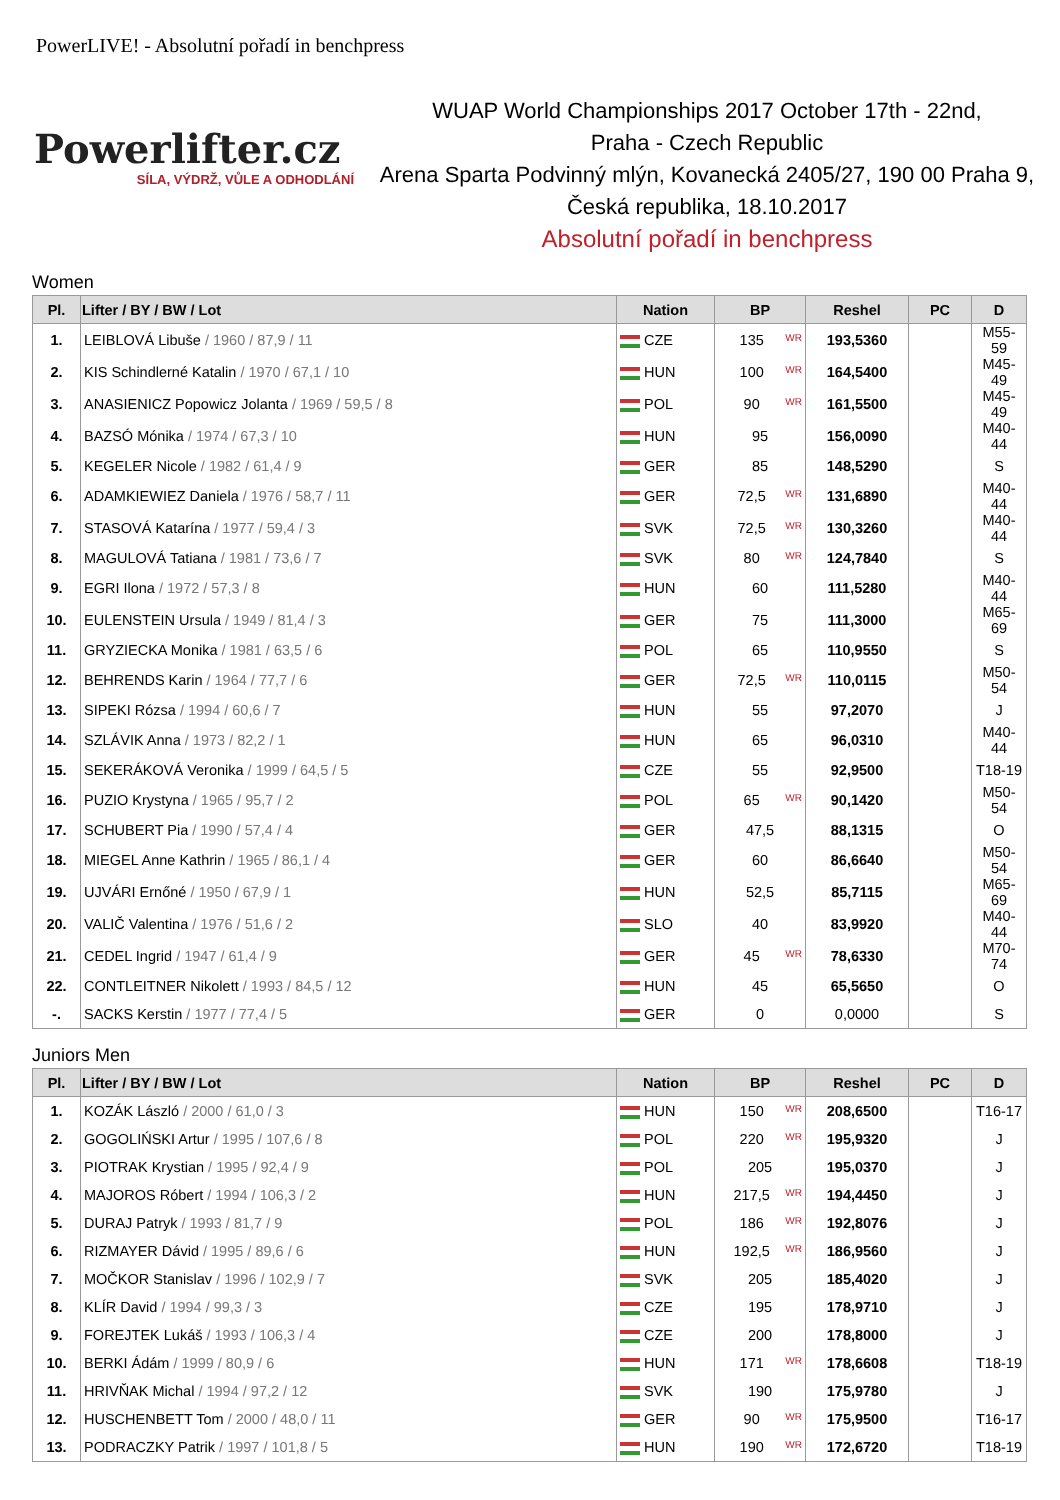PowerLIVE! - Absolutní pořadí in benchpress
Powerlifter.cz
SÍLA, VÝDRŽ, VŮLE A ODHODLÁNÍ
WUAP World Championships 2017 October 17th - 22nd,
Praha - Czech Republic
Arena Sparta Podvinný mlýn, Kovanecká 2405/27, 190 00 Praha 9,
Česká republika, 18.10.2017
Absolutní pořadí in benchpress
Women
| Pl. | Lifter / BY / BW / Lot | Nation | BP | Reshel | PC | D |
| --- | --- | --- | --- | --- | --- | --- |
| 1. | LEIBLOVÁ Libuše / 1960 / 87,9 / 11 | CZE | 135 <sup>WR</sup> | 193,5360 | | M55-59 |
| 2. | KIS Schindlerné Katalin / 1970 / 67,1 / 10 | HUN | 100 <sup>WR</sup> | 164,5400 | | M45-49 |
| 3. | ANASIENICZ Popowicz Jolanta / 1969 / 59,5 / 8 | POL | 90 <sup>WR</sup> | 161,5500 | | M45-49 |
| 4. | BAZSÓ Mónika / 1974 / 67,3 / 10 | HUN | 95 | 156,0090 | | M40-44 |
| 5. | KEGELER Nicole / 1982 / 61,4 / 9 | GER | 85 | 148,5290 | | S |
| 6. | ADAMKIEWIEZ Daniela / 1976 / 58,7 / 11 | GER | 72,5 <sup>WR</sup> | 131,6890 | | M40-44 |
| 7. | STASOVÁ Katarína / 1977 / 59,4 / 3 | SVK | 72,5 <sup>WR</sup> | 130,3260 | | M40-44 |
| 8. | MAGULOVÁ Tatiana / 1981 / 73,6 / 7 | SVK | 80 <sup>WR</sup> | 124,7840 | | S |
| 9. | EGRI Ilona / 1972 / 57,3 / 8 | HUN | 60 | 111,5280 | | M40-44 |
| 10. | EULENSTEIN Ursula / 1949 / 81,4 / 3 | GER | 75 | 111,3000 | | M65-69 |
| 11. | GRYZIECKA Monika / 1981 / 63,5 / 6 | POL | 65 | 110,9550 | | S |
| 12. | BEHRENDS Karin / 1964 / 77,7 / 6 | GER | 72,5 <sup>WR</sup> | 110,0115 | | M50-54 |
| 13. | SIPEKI Rózsa / 1994 / 60,6 / 7 | HUN | 55 | 97,2070 | | J |
| 14. | SZLÁVIK Anna / 1973 / 82,2 / 1 | HUN | 65 | 96,0310 | | M40-44 |
| 15. | SEKERÁKOVÁ Veronika / 1999 / 64,5 / 5 | CZE | 55 | 92,9500 | | T18-19 |
| 16. | PUZIO Krystyna / 1965 / 95,7 / 2 | POL | 65 <sup>WR</sup> | 90,1420 | | M50-54 |
| 17. | SCHUBERT Pia / 1990 / 57,4 / 4 | GER | 47,5 | 88,1315 | | O |
| 18. | MIEGEL Anne Kathrin / 1965 / 86,1 / 4 | GER | 60 | 86,6640 | | M50-54 |
| 19. | UJVÁRI Ernőné / 1950 / 67,9 / 1 | HUN | 52,5 | 85,7115 | | M65-69 |
| 20. | VALIČ Valentina / 1976 / 51,6 / 2 | SLO | 40 | 83,9920 | | M40-44 |
| 21. | CEDEL Ingrid / 1947 / 61,4 / 9 | GER | 45 <sup>WR</sup> | 78,6330 | | M70-74 |
| 22. | CONTLEITNER Nikolett / 1993 / 84,5 / 12 | HUN | 45 | 65,5650 | | O |
| -. | SACKS Kerstin / 1977 / 77,4 / 5 | GER | 0 | 0,0000 | | S |
Juniors Men
| Pl. | Lifter / BY / BW / Lot | Nation | BP | Reshel | PC | D |
| --- | --- | --- | --- | --- | --- | --- |
| 1. | KOZÁK László / 2000 / 61,0 / 3 | HUN | 150 <sup>WR</sup> | 208,6500 | | T16-17 |
| 2. | GOGOLIŃSKI Artur / 1995 / 107,6 / 8 | POL | 220 <sup>WR</sup> | 195,9320 | | J |
| 3. | PIOTRAK Krystian / 1995 / 92,4 / 9 | POL | 205 | 195,0370 | | J |
| 4. | MAJOROS Róbert / 1994 / 106,3 / 2 | HUN | 217,5 <sup>WR</sup> | 194,4450 | | J |
| 5. | DURAJ Patryk / 1993 / 81,7 / 9 | POL | 186 <sup>WR</sup> | 192,8076 | | J |
| 6. | RIZMAYER Dávid / 1995 / 89,6 / 6 | HUN | 192,5 <sup>WR</sup> | 186,9560 | | J |
| 7. | MOČKOR Stanislav / 1996 / 102,9 / 7 | SVK | 205 | 185,4020 | | J |
| 8. | KLÍR David / 1994 / 99,3 / 3 | CZE | 195 | 178,9710 | | J |
| 9. | FOREJTEK Lukáš / 1993 / 106,3 / 4 | CZE | 200 | 178,8000 | | J |
| 10. | BERKI Ádám / 1999 / 80,9 / 6 | HUN | 171 <sup>WR</sup> | 178,6608 | | T18-19 |
| 11. | HRIVŇAK Michal / 1994 / 97,2 / 12 | SVK | 190 | 175,9780 | | J |
| 12. | HUSCHENBETT Tom / 2000 / 48,0 / 11 | GER | 90 <sup>WR</sup> | 175,9500 | | T16-17 |
| 13. | PODRACZKY Patrik / 1997 / 101,8 / 5 | HUN | 190 <sup>WR</sup> | 172,6720 | | T18-19 |